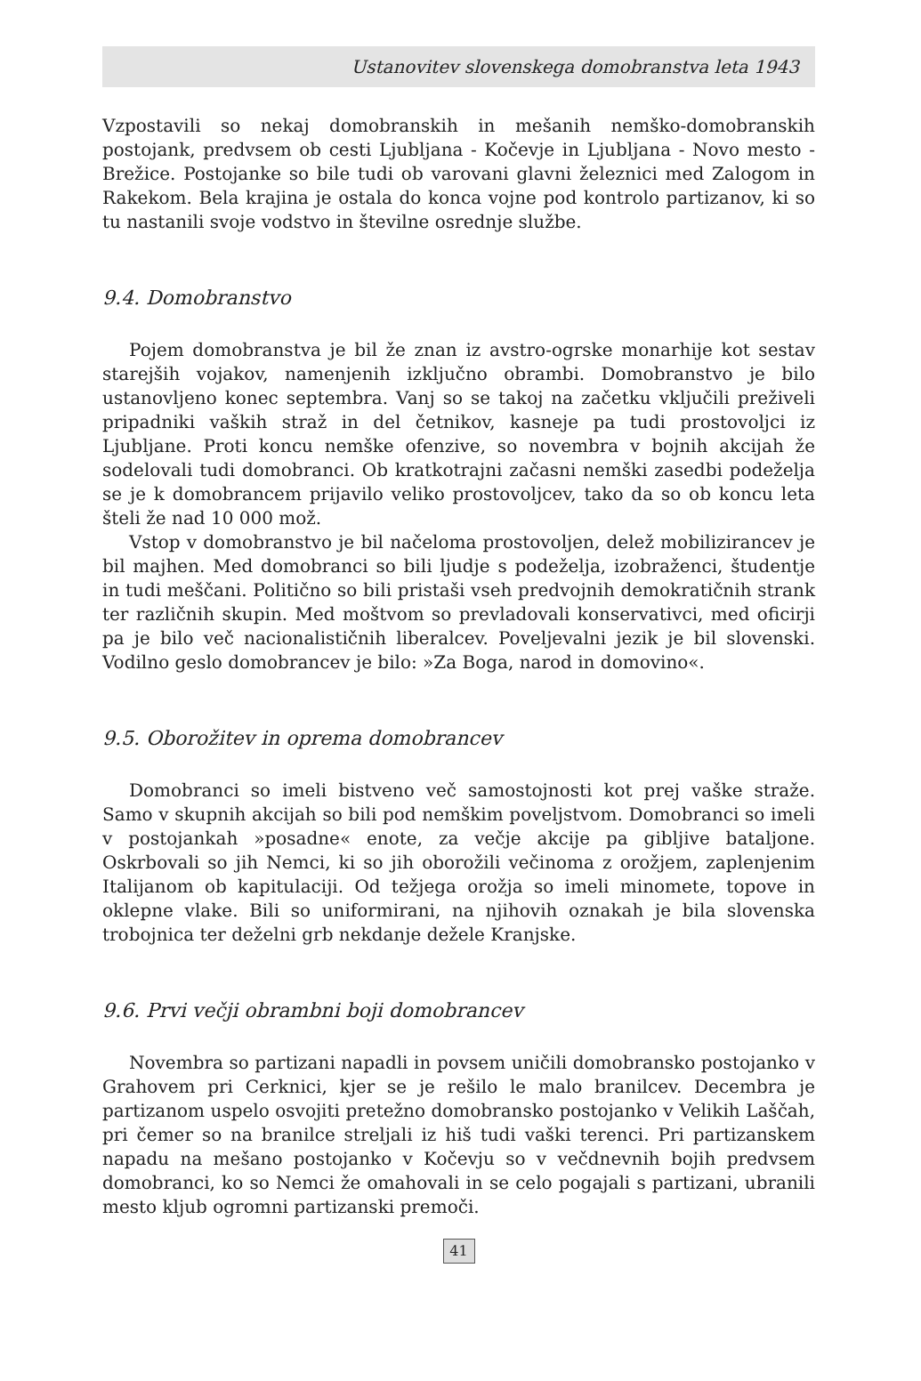Ustanovitev slovenskega domobranstva leta 1943
Vzpostavili so nekaj domobranskih in mešanih nemško-domobranskih postojank, predvsem ob cesti Ljubljana - Kočevje in Ljubljana - Novo mesto - Brežice. Postojanke so bile tudi ob varovani glavni železnici med Zalogom in Rakekom. Bela krajina je ostala do konca vojne pod kontrolo partizanov, ki so tu nastanili svoje vodstvo in številne osrednje službe.
9.4. Domobranstvo
Pojem domobranstva je bil že znan iz avstro-ogrske monarhije kot sestav starejših vojakov, namenjenih izključno obrambi. Domobranstvo je bilo ustanovljeno konec septembra. Vanj so se takoj na začetku vključili preživeli pripadniki vaških straž in del četnikov, kasneje pa tudi prostovoljci iz Ljubljane. Proti koncu nemške ofenzive, so novembra v bojnih akcijah že sodelovali tudi domobranci. Ob kratkotrajni začasni nemški zasedbi podeželja se je k domobrancem prijavilo veliko prostovoljcev, tako da so ob koncu leta šteli že nad 10 000 mož.
Vstop v domobranstvo je bil načeloma prostovoljen, delež mobilizirancev je bil majhen. Med domobranci so bili ljudje s podeželja, izobraženci, študentje in tudi meščani. Politično so bili pristaši vseh predvojnih demokratičnih strank ter različnih skupin. Med moštvom so prevladovali konservativci, med oficirji pa je bilo več nacionalističnih liberalcev. Poveljevalni jezik je bil slovenski. Vodilno geslo domobrancev je bilo: »Za Boga, narod in domovino«.
9.5. Oborožitev in oprema domobrancev
Domobranci so imeli bistveno več samostojnosti kot prej vaške straže. Samo v skupnih akcijah so bili pod nemškim poveljstvom. Domobranci so imeli v postojankah »posadne« enote, za večje akcije pa gibljive bataljone. Oskrbovali so jih Nemci, ki so jih oborožili večinoma z orožjem, zaplenjenim Italijanom ob kapitulaciji. Od težjega orožja so imeli minomete, topove in oklepne vlake. Bili so uniformirani, na njihovih oznakah je bila slovenska trobojnica ter deželni grb nekdanje dežele Kranjske.
9.6. Prvi večji obrambni boji domobrancev
Novembra so partizani napadli in povsem uničili domobransko postojanko v Grahovem pri Cerknici, kjer se je rešilo le malo branilcev. Decembra je partizanom uspelo osvojiti pretežno domobransko postojanko v Velikih Laščah, pri čemer so na branilce streljali iz hiš tudi vaški terenci. Pri partizanskem napadu na mešano postojanko v Kočevju so v večdnevnih bojih predvsem domobranci, ko so Nemci že omahovali in se celo pogajali s partizani, ubranili mesto kljub ogromni partizanski premoči.
41